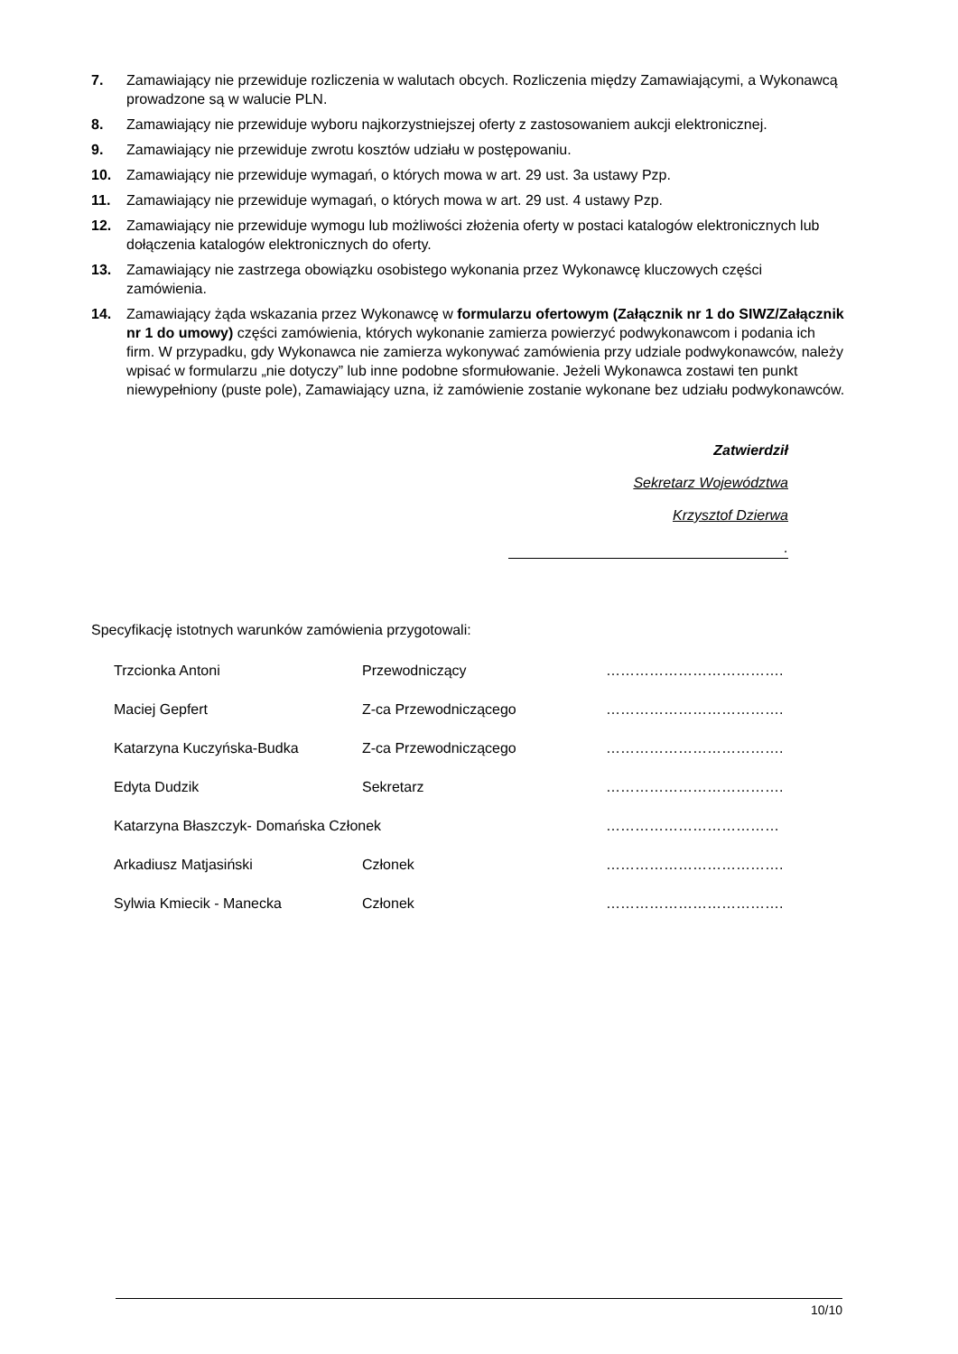7. Zamawiający nie przewiduje rozliczenia w walutach obcych. Rozliczenia między Zamawiającymi, a Wykonawcą prowadzone są w walucie PLN.
8. Zamawiający nie przewiduje wyboru najkorzystniejszej oferty z zastosowaniem aukcji elektronicznej.
9. Zamawiający nie przewiduje zwrotu kosztów udziału w postępowaniu.
10. Zamawiający nie przewiduje wymagań, o których mowa w art. 29 ust. 3a ustawy Pzp.
11. Zamawiający nie przewiduje wymagań, o których mowa w art. 29 ust. 4 ustawy Pzp.
12. Zamawiający nie przewiduje wymogu lub możliwości złożenia oferty w postaci katalogów elektronicznych lub dołączenia katalogów elektronicznych do oferty.
13. Zamawiający nie zastrzega obowiązku osobistego wykonania przez Wykonawcę kluczowych części zamówienia.
14. Zamawiający żąda wskazania przez Wykonawcę w formularzu ofertowym (Załącznik nr 1 do SIWZ/Załącznik nr 1 do umowy) części zamówienia, których wykonanie zamierza powierzyć podwykonawcom i podania ich firm. W przypadku, gdy Wykonawca nie zamierza wykonywać zamówienia przy udziale podwykonawców, należy wpisać w formularzu „nie dotyczy” lub inne podobne sformułowanie. Jeżeli Wykonawca zostawi ten punkt niewypełniony (puste pole), Zamawiający uzna, iż zamówienie zostanie wykonane bez udziału podwykonawców.
Zatwierdził
Sekretarz Województwa
Krzysztof Dzierwa
.
Specyfikację istotnych warunków zamówienia przygotowali:
| Trzcionka Antoni | Przewodniczący | ………………………………. |
| Maciej Gepfert | Z-ca Przewodniczącego | ………………………………. |
| Katarzyna Kuczyńska-Budka | Z-ca Przewodniczącego | ………………………………. |
| Edyta Dudzik | Sekretarz | ………………………………. |
| Katarzyna Błaszczyk- Domańska Członek | | ……………………………… |
| Arkadiusz Matjasiński | Członek | ………………………………. |
| Sylwia Kmiecik - Manecka | Członek | ………………………………. |
10/10